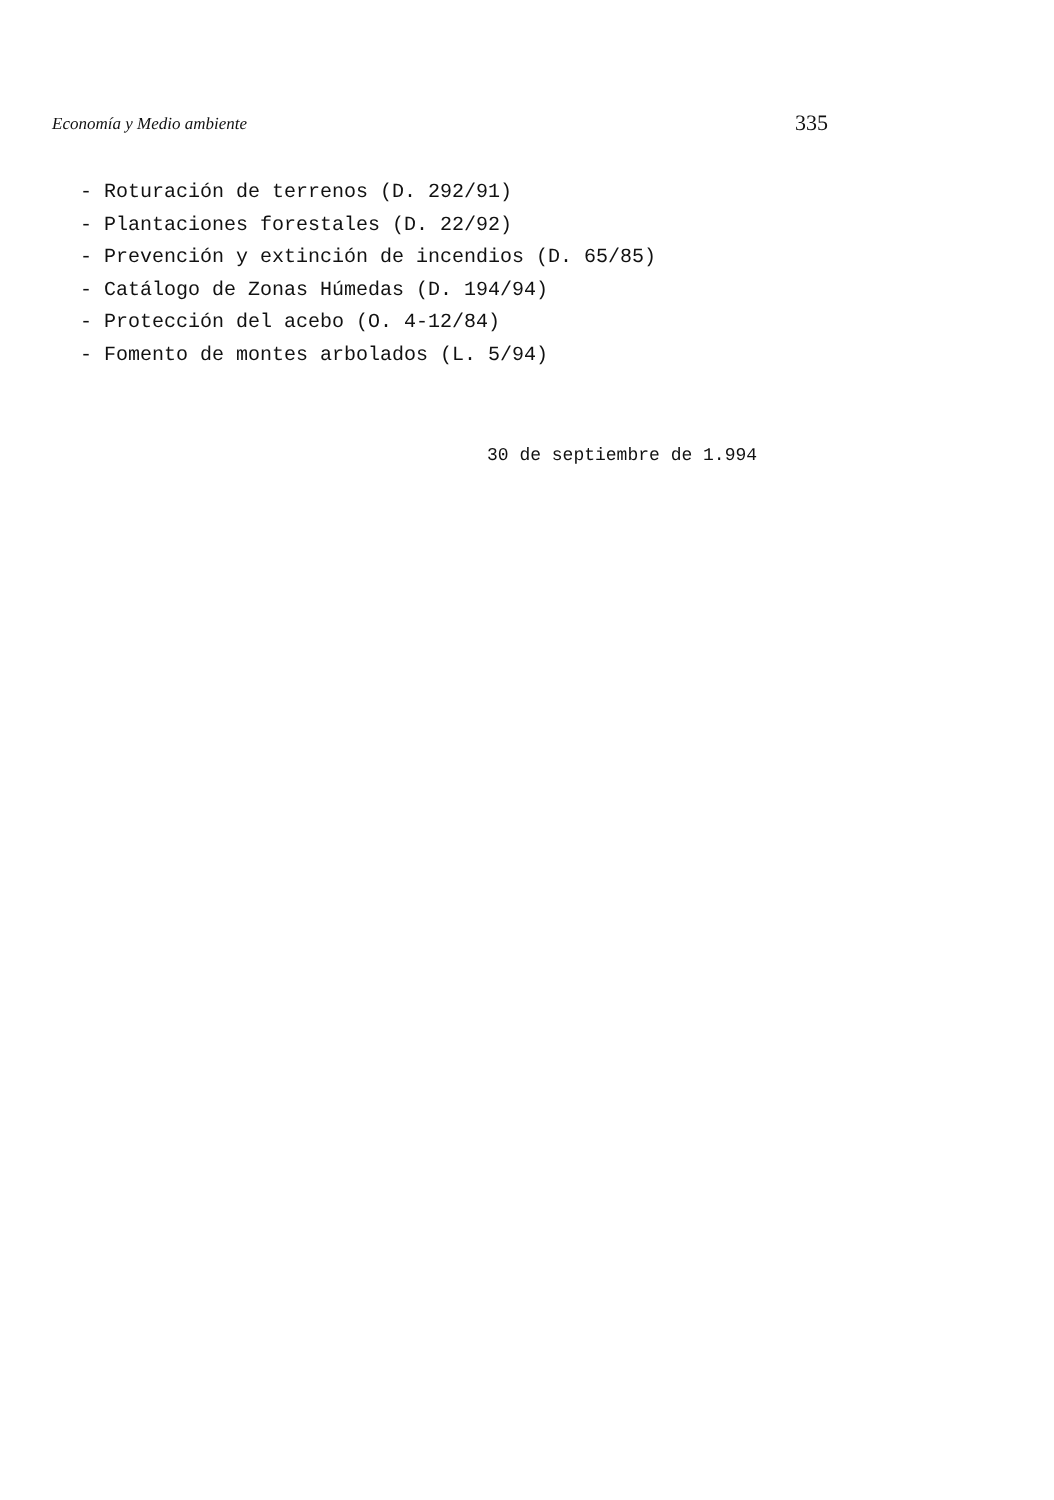Economía y Medio ambiente 335
- Roturación de terrenos (D. 292/91)
- Plantaciones forestales (D. 22/92)
- Prevención y extinción de incendios (D. 65/85)
- Catálogo de Zonas Húmedas (D. 194/94)
- Protección del acebo (O. 4-12/84)
- Fomento de montes arbolados (L. 5/94)
30 de septiembre de 1.994